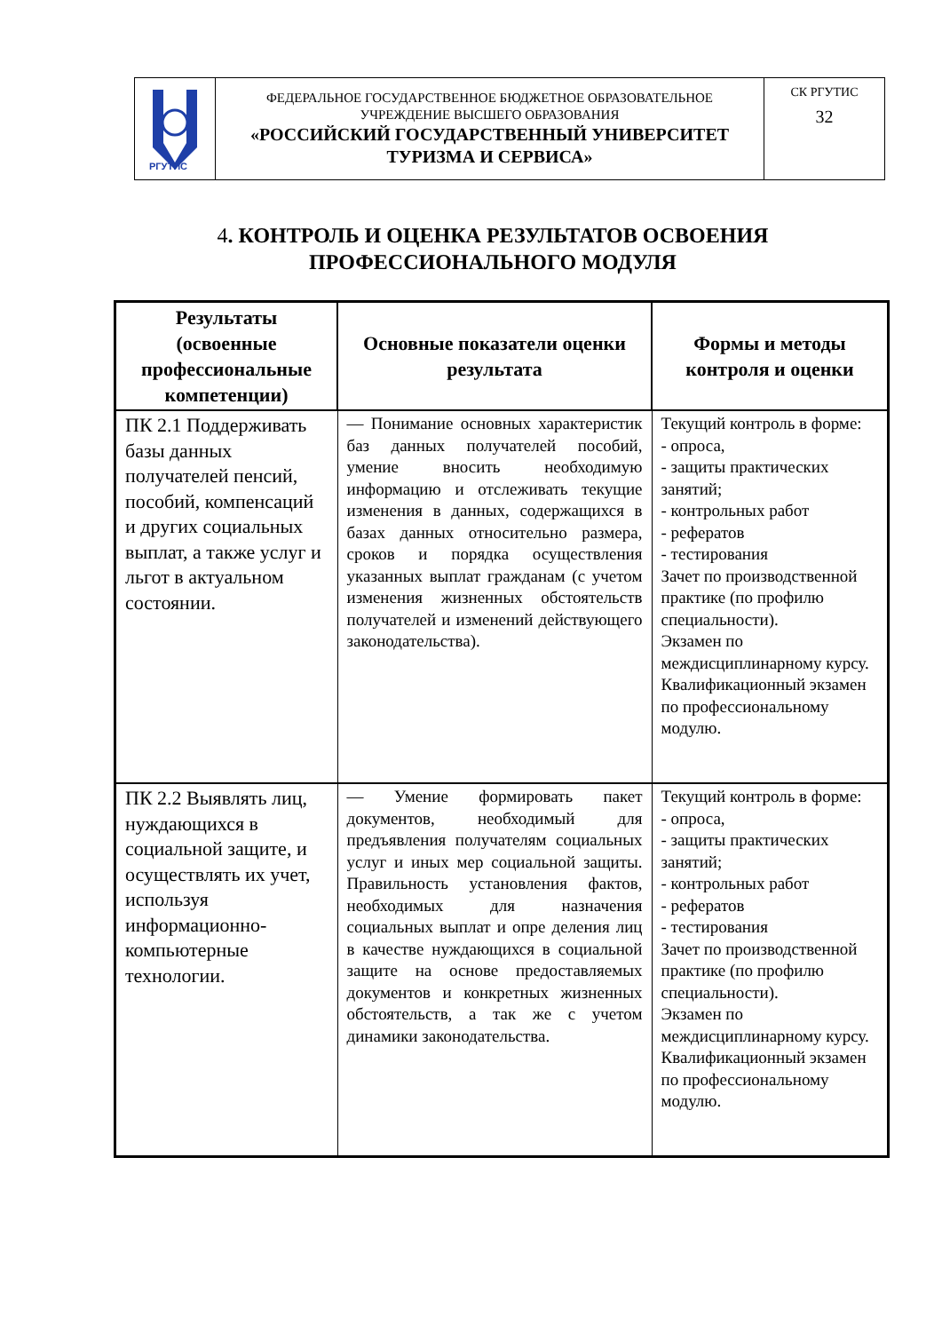| РГУТИС | ФЕДЕРАЛЬНОЕ ГОСУДАРСТВЕННОЕ БЮДЖЕТНОЕ ОБРАЗОВАТЕЛЬНОЕ УЧРЕЖДЕНИЕ ВЫСШЕГО ОБРАЗОВАНИЯ «РОССИЙСКИЙ ГОСУДАРСТВЕННЫЙ УНИВЕРСИТЕТ ТУРИЗМА И СЕРВИСА» | СК РГУТИС 32 |
4. КОНТРОЛЬ И ОЦЕНКА РЕЗУЛЬТАТОВ ОСВОЕНИЯ
ПРОФЕССИОНАЛЬНОГО МОДУЛЯ
| Результаты (освоенные профессиональные компетенции) | Основные показатели оценки результата | Формы и методы контроля и оценки |
| --- | --- | --- |
| ПК 2.1 Поддерживать базы данных получателей пенсий, пособий, компенсаций и других социальных выплат, а также услуг и льгот в актуальном состоянии. | — Понимание основных характеристик баз данных получателей пособий, умение вносить необходимую информацию и отслеживать текущие изменения в данных, содержащихся в базах данных относительно размера, сроков и порядка осуществления указанных выплат гражданам (с учетом изменения жизненных обстоятельств получателей и изменений действующего законодательства). | Текущий контроль в форме: - опроса, - защиты практических занятий; - контрольных работ - рефератов - тестирования Зачет по производственной практике (по профилю специальности). Экзамен по междисциплинарному курсу. Квалификационный экзамен по профессиональному модулю. |
| ПК 2.2 Выявлять лиц, нуждающихся в социальной защите, и осуществлять их учет, используя информационно-компьютерные технологии. | — Умение формировать пакет документов, необходимый для предъявления получателям социальных услуг и иных мер социальной защиты. Правильность установления фактов, необходимых для назначения социальных выплат и опре деления лиц в качестве нуждающихся в социальной защите на основе предоставляемых документов и конкретных жизненных обстоятельств, а так же с учетом динамики законодательства. | Текущий контроль в форме: - опроса, - защиты практических занятий; - контрольных работ - рефератов - тестирования Зачет по производственной практике (по профилю специальности). Экзамен по междисциплинарному курсу. Квалификационный экзамен по профессиональному модулю. |